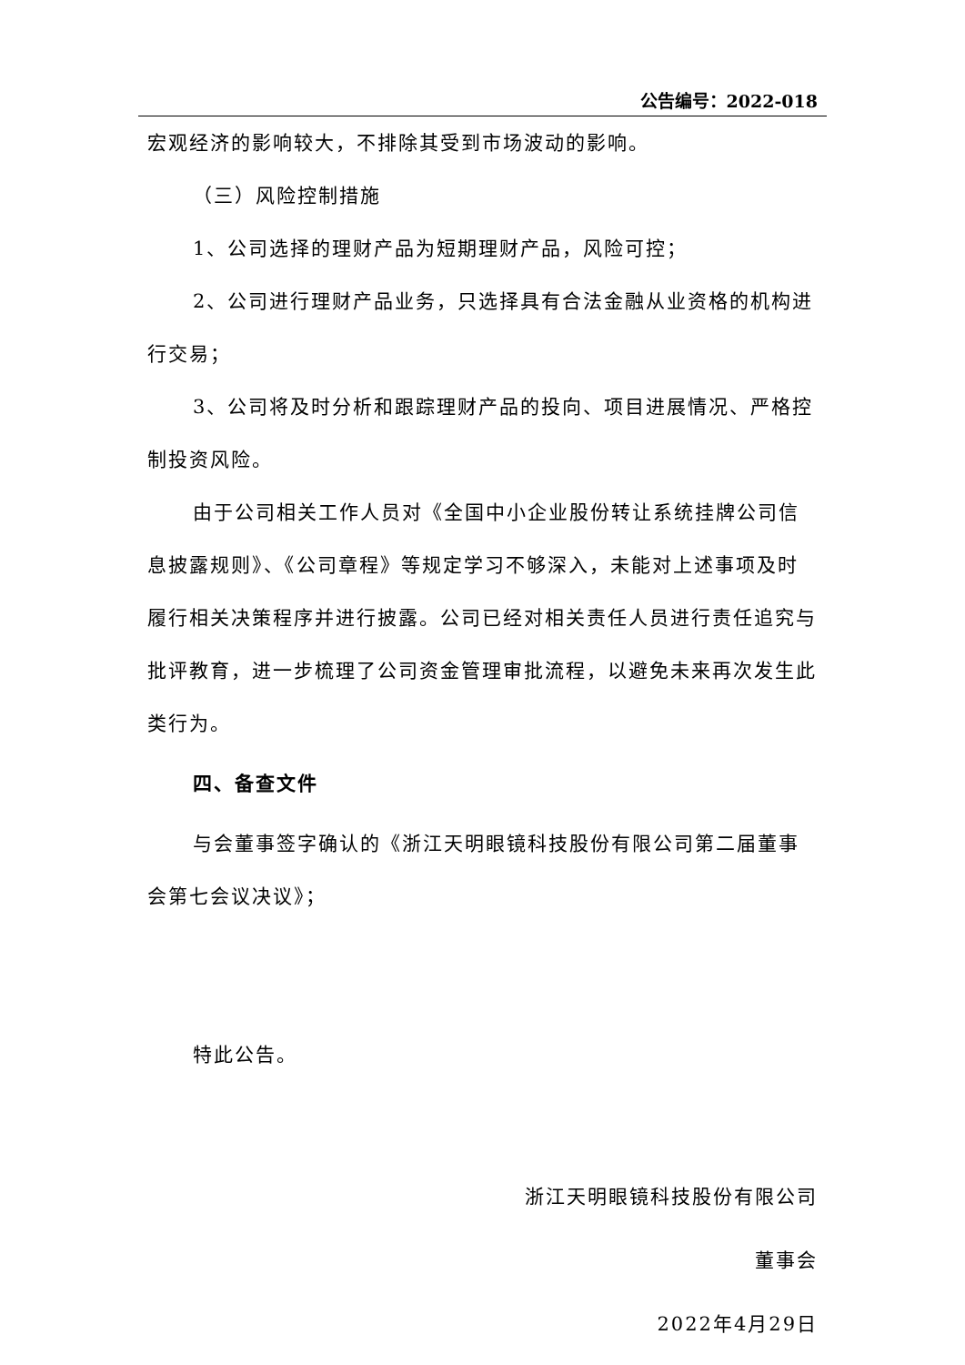公告编号：2022-018
宏观经济的影响较大，不排除其受到市场波动的影响。
（三）风险控制措施
1、公司选择的理财产品为短期理财产品，风险可控；
2、公司进行理财产品业务，只选择具有合法金融从业资格的机构进行交易；
3、公司将及时分析和跟踪理财产品的投向、项目进展情况、严格控制投资风险。
由于公司相关工作人员对《全国中小企业股份转让系统挂牌公司信息披露规则》、《公司章程》等规定学习不够深入，未能对上述事项及时履行相关决策程序并进行披露。公司已经对相关责任人员进行责任追究与批评教育，进一步梳理了公司资金管理审批流程，以避免未来再次发生此类行为。
四、备查文件
与会董事签字确认的《浙江天明眼镜科技股份有限公司第二届董事会第七会议决议》；
特此公告。
浙江天明眼镜科技股份有限公司
董事会
2022年4月29日